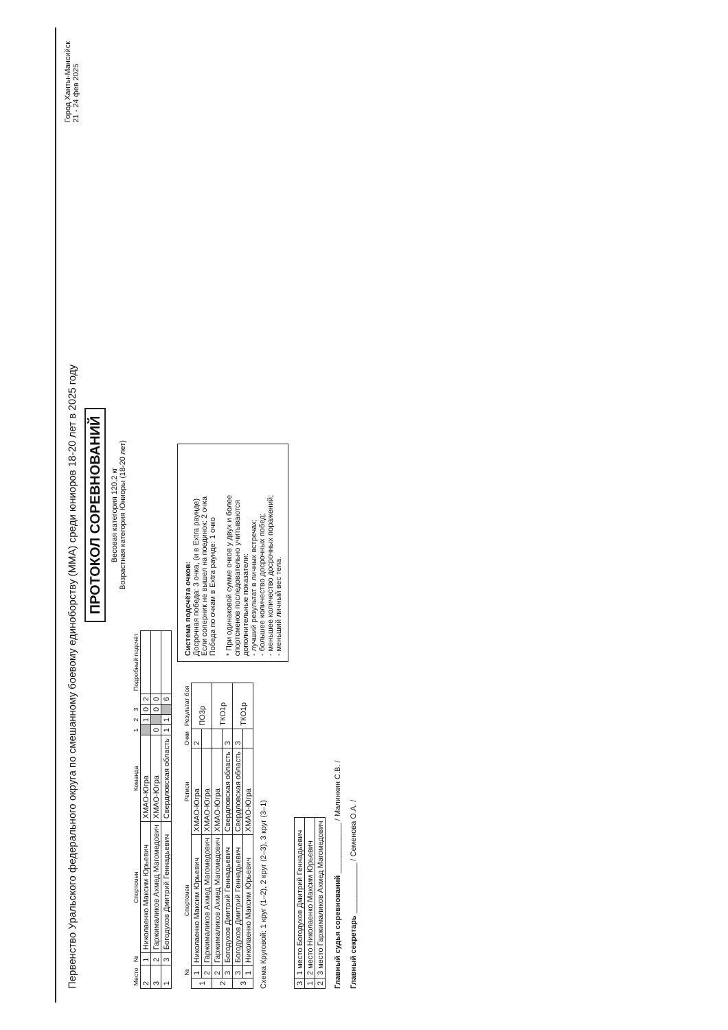Первенство Уральского федерального округа по смешанному боевому единоборству (ММА) среди юниоров 18-20 лет в 2025 году
Город Ханты-Мансийск
21 - 24 фев 2025
ПРОТОКОЛ СОРЕВНОВАНИЙ
Весовая категория 120,2 кг
Возрастная категория Юниоры (18-20 лет)
| Место | № | Спортсмен | Команда | 1 | 2 | 3 | | Подробный подсчёт |
| --- | --- | --- | --- | --- | --- | --- | --- | --- |
| 2 | 1 | Николаенко Максим Юрьевич | ХМАО-Югра | | 1 | 0 | 2 | |
| 3 | 2 | Гаржималиков Ахмед Магомедович | ХМАО-Югра | 0 | | 0 | 0 | |
| 1 | 3 | Богодухов Дмитрий Геннадьевич | Свердловская область | 1 | 1 | | 6 | |
| | № | Спортсмен | Регион | Очки | Результат боя |
| --- | --- | --- | --- | --- | --- |
| 1 | 1 | Николаенко Максим Юрьевич | ХМАО-Югра | 2 | ПО3р |
| | 2 | Гаржималиков Ахмед Магомедович | ХМАО-Югра | | |
| 2 | 2 | Гаржималиков Ахмед Магомедович | ХМАО-Югра | | ТКО1р |
| | 3 | Богодухов Дмитрий Геннадьевич | Свердловская область | 3 | |
| 3 | 3 | Богодухов Дмитрий Геннадьевич | Свердловская область | 3 | ТКО1р |
| | 1 | Николаенко Максим Юрьевич | ХМАО-Югра | | |
Схема Круговой: 1 круг (1–2), 2 круг (2–3), 3 круг (3–1)
Система подсчёта очков:
Досрочная победа: 3 очка, (и в Extra раунде)
Если соперник не вышел на поединок: 2 очка
Победа по очкам в Extra раунде: 1 очко
* При одинаковой сумме очков у двух и более спортсменов последовательно учитываются дополнительные показатели:
- лучший результат в личных встречах;
- большее количество досрочных побед;
- меньшее количество досрочных поражений;
- меньший личный вес тела.
| 3 | 1 место Богодухов Дмитрий Геннадьевич |
| 1 | 2 место Николаенко Максим Юрьевич |
| 2 | 3 место Гаржималиков Ахмед Магомедович |
Главный судья соревнований ____________ / Малинкин С.В. /
Главный секретарь ____________ / Семенова О.А. /